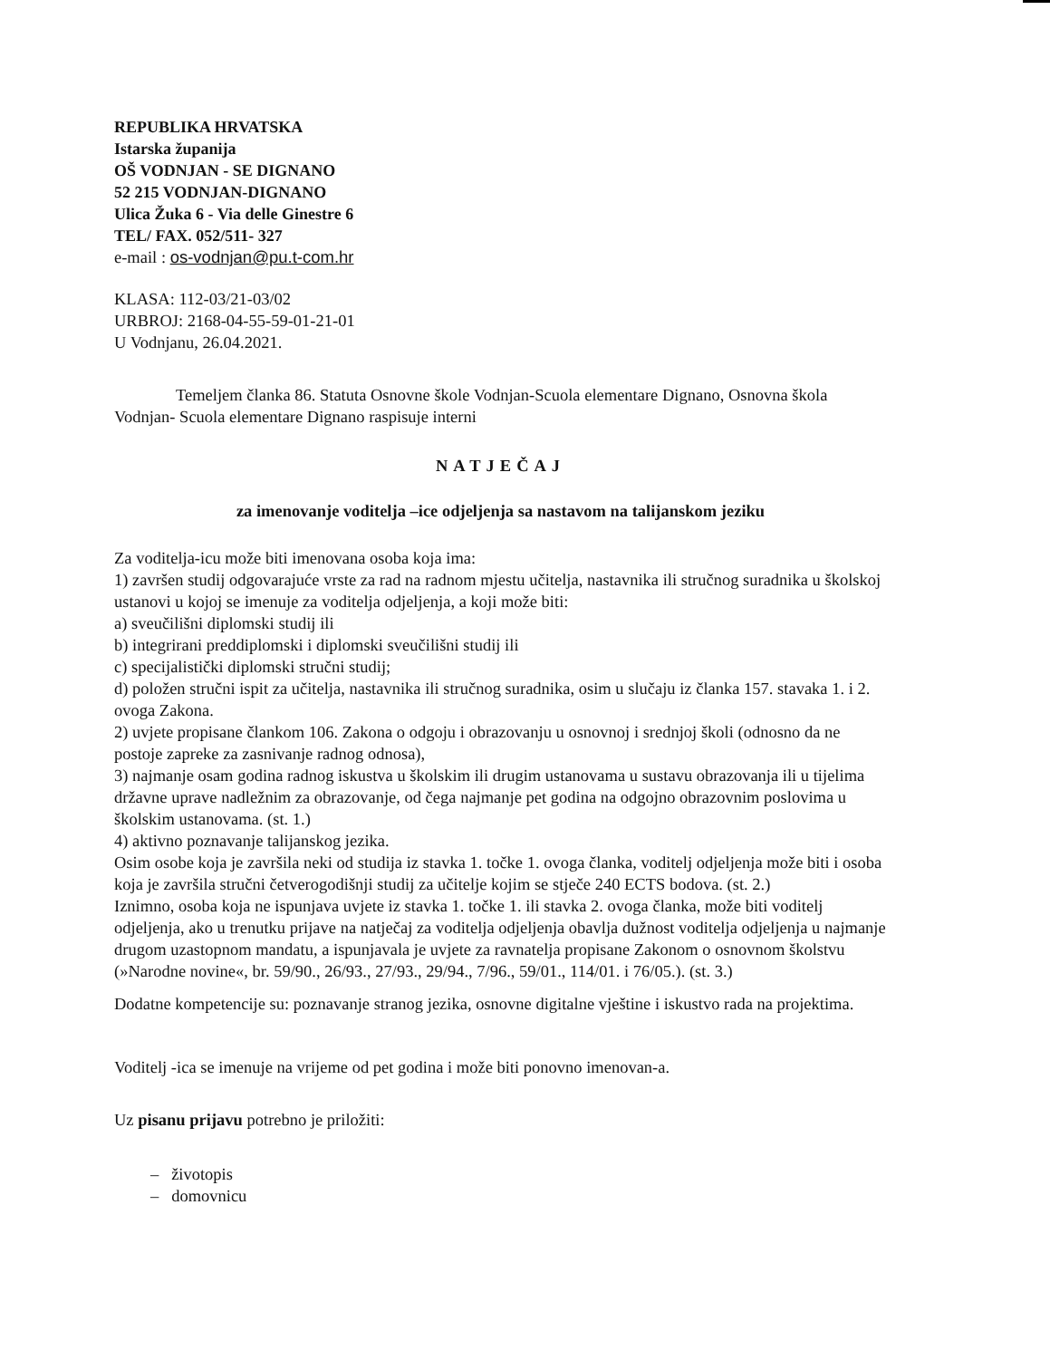REPUBLIKA HRVATSKA
Istarska županija
OŠ VODNJAN - SE DIGNANO
52 215 VODNJAN-DIGNANO
Ulica Žuka 6 - Via delle Ginestre 6
TEL/ FAX. 052/511- 327
e-mail : os-vodnjan@pu.t-com.hr
KLASA: 112-03/21-03/02
URBROJ: 2168-04-55-59-01-21-01
U Vodnjanu, 26.04.2021.
Temeljem članka 86. Statuta Osnovne škole Vodnjan-Scuola elementare Dignano, Osnovna škola Vodnjan- Scuola elementare Dignano raspisuje interni
NATJEČAJ
za imenovanje voditelja –ice odjeljenja sa nastavom na talijanskom jeziku
Za voditelja-icu može biti imenovana osoba koja ima:
1) završen studij odgovarajuće vrste za rad na radnom mjestu učitelja, nastavnika ili stručnog suradnika u školskoj ustanovi u kojoj se imenuje za voditelja odjeljenja, a koji može biti:
a) sveučilišni diplomski studij ili
b) integrirani preddiplomski i diplomski sveučilišni studij ili
c) specijalistički diplomski stručni studij;
d) položen stručni ispit za učitelja, nastavnika ili stručnog suradnika, osim u slučaju iz članka 157. stavaka 1. i 2. ovoga Zakona.
2) uvjete propisane člankom 106. Zakona o odgoju i obrazovanju u osnovnoj i srednjoj školi (odnosno da ne postoje zapreke za zasnivanje radnog odnosa),
3) najmanje osam godina radnog iskustva u školskim ili drugim ustanovama u sustavu obrazovanja ili u tijelima državne uprave nadležnim za obrazovanje, od čega najmanje pet godina na odgojno obrazovnim poslovima u školskim ustanovama. (st. 1.)
4) aktivno poznavanje talijanskog jezika.
Osim osobe koja je završila neki od studija iz stavka 1. točke 1. ovoga članka, voditelj odjeljenja može biti i osoba koja je završila stručni četverogodišnji studij za učitelje kojim se stječe 240 ECTS bodova. (st. 2.)
Iznimno, osoba koja ne ispunjava uvjete iz stavka 1. točke 1. ili stavka 2. ovoga članka, može biti voditelj odjeljenja, ako u trenutku prijave na natječaj za voditelja odjeljenja obavlja dužnost voditelja odjeljenja u najmanje drugom uzastopnom mandatu, a ispunjavala je uvjete za ravnatelja propisane Zakonom o osnovnom školstvu (»Narodne novine«, br. 59/90., 26/93., 27/93., 29/94., 7/96., 59/01., 114/01. i 76/05.). (st. 3.)
Dodatne kompetencije su: poznavanje stranog jezika, osnovne digitalne vještine i iskustvo rada na projektima.
Voditelj -ica se imenuje na vrijeme od pet godina i može biti ponovno imenovan-a.
Uz pisanu prijavu potrebno je priložiti:
– životopis
– domovnicu